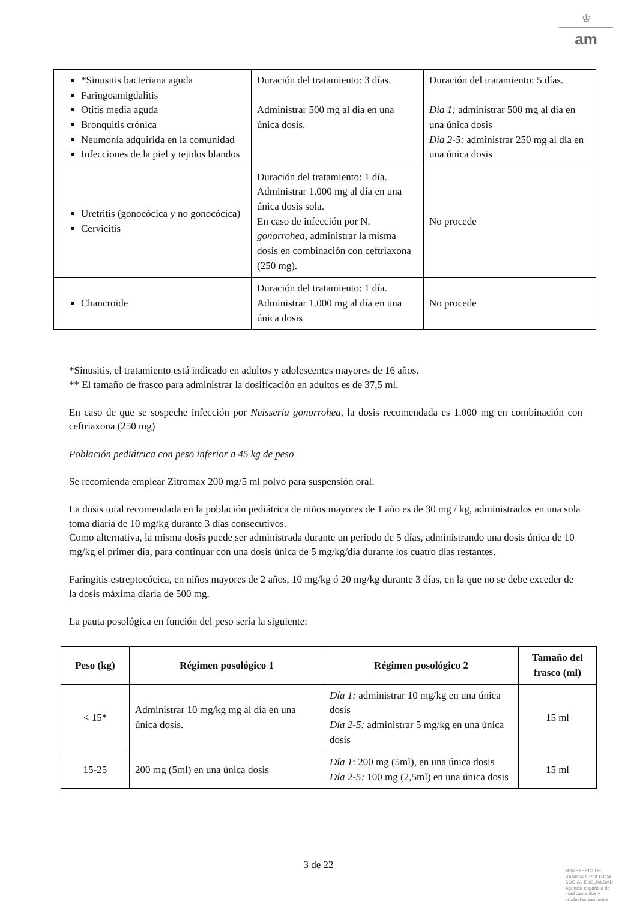♔
am
| *Sinusitis bacteriana aguda Faringoamigdalitis Otitis media aguda Bronquitis crónica Neumonía adquirida en la comunidad Infecciones de la piel y tejidos blandos | Duración del tratamiento: 3 días. Administrar 500 mg al día en una única dosis. | Duración del tratamiento: 5 días. Día 1: administrar 500 mg al día en una única dosis Día 2-5: administrar 250 mg al día en una única dosis |
| Uretritis (gonocócica y no gonocócica) Cervicitis | Duración del tratamiento: 1 día. Administrar 1.000 mg al día en una única dosis sola. En caso de infección por N. gonorrohea , administrar la misma dosis en combinación con ceftriaxona (250 mg). | No procede |
| Chancroide | Duración del tratamiento: 1 día. Administrar 1.000 mg al día en una única dosis | No procede |
*Sinusitis, el tratamiento está indicado en adultos y adolescentes mayores de 16 años.
** El tamaño de frasco para administrar la dosificación en adultos es de 37,5 ml.
En caso de que se sospeche infección por Neisseria gonorrohea, la dosis recomendada es 1.000 mg en combinación con ceftriaxona (250 mg)
Población pediátrica con peso inferior a 45 kg de peso
Se recomienda emplear Zitromax 200 mg/5 ml polvo para suspensión oral.
La dosis total recomendada en la población pediátrica de niños mayores de 1 año es de 30 mg / kg, administrados en una sola toma diaria de 10 mg/kg durante 3 días consecutivos.
Como alternativa, la misma dosis puede ser administrada durante un periodo de 5 días, administrando una dosis única de 10 mg/kg el primer día, para continuar con una dosis única de 5 mg/kg/día durante los cuatro días restantes.
Faringitis estreptocócica, en niños mayores de 2 años, 10 mg/kg ó 20 mg/kg durante 3 días, en la que no se debe exceder de la dosis máxima diaria de 500 mg.
La pauta posológica en función del peso sería la siguiente:
| Peso (kg) | Régimen posológico 1 | Régimen posológico 2 | Tamaño del frasco (ml) |
| --- | --- | --- | --- |
| < 15* | Administrar 10 mg/kg mg al día en una única dosis. | Día 1: administrar 10 mg/kg en una única dosis Día 2-5: administrar 5 mg/kg en una única dosis | 15 ml |
| 15-25 | 200 mg (5ml) en una única dosis | Día 1 : 200 mg (5ml), en una única dosis Día 2-5: 100 mg (2,5ml) en una única dosis | 15 ml |
3 de 22
MINISTERIO DE
SANIDAD, POLITICA
SOCIAL E IGUALDAD
Agencia española de
medicamentos y
productos sanitarios